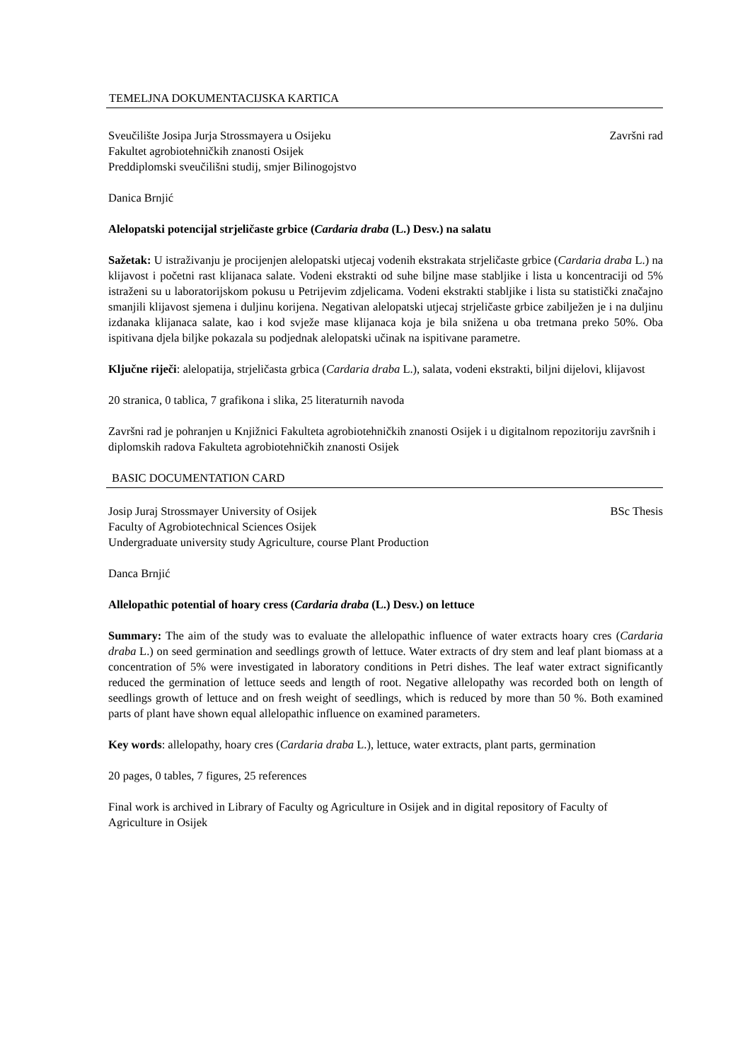TEMELJNA DOKUMENTACIJSKA KARTICA
Sveučilište Josipa Jurja Strossmayera u Osijeku Završni rad
Fakultet agrobiotehničkih znanosti Osijek
Preddiplomski sveučilišni studij, smjer Bilinogojstvo
Danica Brnjić
Alelopatski potencijal strjeličaste grbice (Cardaria draba (L.) Desv.) na salatu
Sažetak: U istraživanju je procijenjen alelopatski utjecaj vodenih ekstrakata strjeličaste grbice (Cardaria draba L.) na klijavost i početni rast klijanaca salate. Vodeni ekstrakti od suhe biljne mase stabljike i lista u koncentraciji od 5% istraženi su u laboratorijskom pokusu u Petrijevim zdjelicama. Vodeni ekstrakti stabljike i lista su statistički značajno smanjili klijavost sjemena i duljinu korijena. Negativan alelopatski utjecaj strjeličaste grbice zabilježen je i na duljinu izdanaka klijanaca salate, kao i kod svježe mase klijanaca koja je bila snižena u oba tretmana preko 50%. Oba ispitivana djela biljke pokazala su podjednak alelopatski učinak na ispitivane parametre.
Ključne riječi: alelopatija, strjeličasta grbica (Cardaria draba L.), salata, vodeni ekstrakti, biljni dijelovi, klijavost
20 stranica, 0 tablica, 7 grafikona i slika, 25 literaturnih navoda
Završni rad je pohranjen u Knjižnici Fakulteta agrobiotehničkih znanosti Osijek i u digitalnom repozitoriju završnih i diplomskih radova Fakulteta agrobiotehničkih znanosti Osijek
BASIC DOCUMENTATION CARD
Josip Juraj Strossmayer University of Osijek BSc Thesis
Faculty of Agrobiotechnical Sciences Osijek
Undergraduate university study Agriculture, course Plant Production
Danca Brnjić
Allelopathic potential of hoary cress (Cardaria draba (L.) Desv.) on lettuce
Summary: The aim of the study was to evaluate the allelopathic influence of water extracts hoary cres (Cardaria draba L.) on seed germination and seedlings growth of lettuce. Water extracts of dry stem and leaf plant biomass at a concentration of 5% were investigated in laboratory conditions in Petri dishes. The leaf water extract significantly reduced the germination of lettuce seeds and length of root. Negative allelopathy was recorded both on length of seedlings growth of lettuce and on fresh weight of seedlings, which is reduced by more than 50 %. Both examined parts of plant have shown equal allelopathic influence on examined parameters.
Key words: allelopathy, hoary cres (Cardaria draba L.), lettuce, water extracts, plant parts, germination
20 pages, 0 tables, 7 figures, 25 references
Final work is archived in Library of Faculty og Agriculture in Osijek and in digital repository of Faculty of Agriculture in Osijek